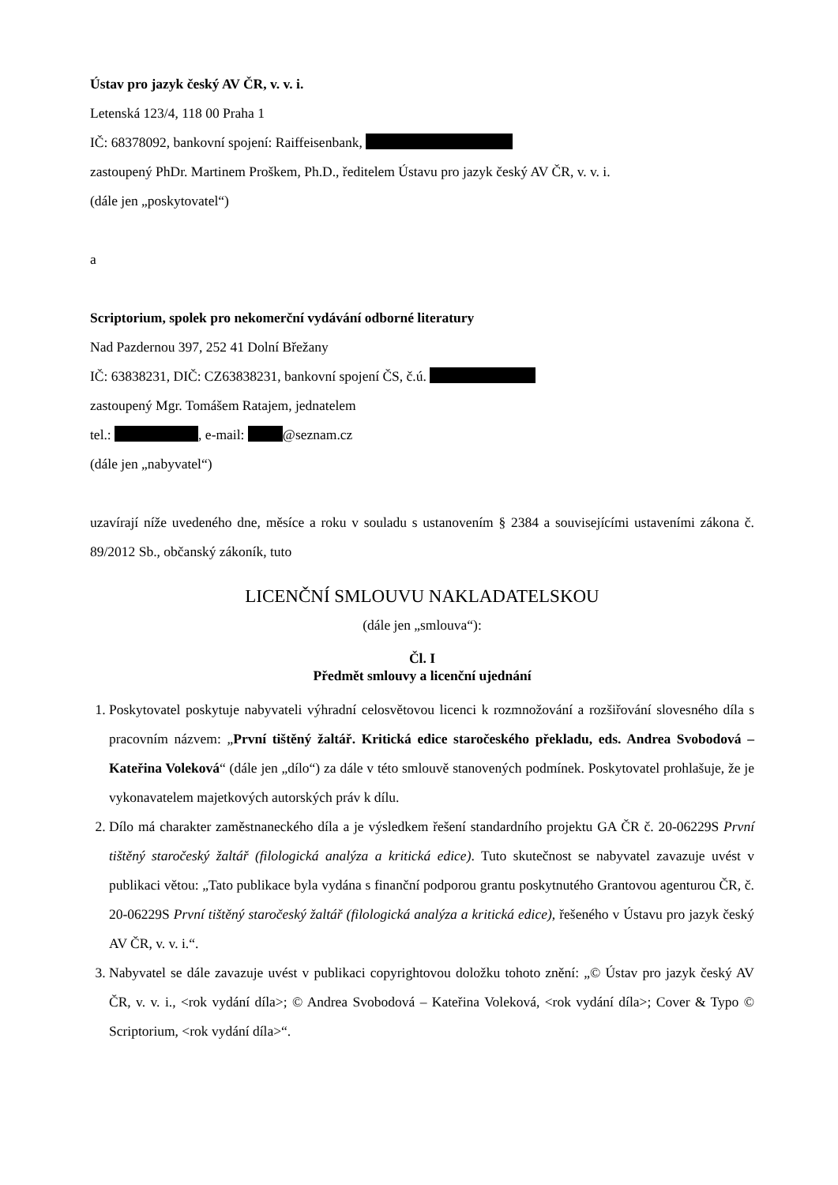Ústav pro jazyk český AV ČR, v. v. i.
Letenská 123/4, 118 00 Praha 1
IČ: 68378092, bankovní spojení: Raiffeisenbank,
zastoupený PhDr. Martinem Proškem, Ph.D., ředitelem Ústavu pro jazyk český AV ČR, v. v. i.
(dále jen „poskytovatel“)
a
Scriptorium, spolek pro nekomerční vydávání odborné literatury
Nad Pazdernou 397, 252 41 Dolní Břežany
IČ: 63838231, DIČ: CZ63838231, bankovní spojení ČS, č.ú.
zastoupený Mgr. Tomášem Ratajem, jednatelem
tel.: , e-mail: @seznam.cz
(dále jen „nabyvatel“)
uzavírají níže uvedeného dne, měsíce a roku v souladu s ustanovením § 2384 a souvisejícími ustaveními zákona č. 89/2012 Sb., občanský zákoník, tuto
LICENČNÍ SMLOUVU NAKLADATELSKOU
(dále jen „smlouva“):
Čl. I
Předmět smlouvy a licenční ujednání
1. Poskytovatel poskytuje nabyvateli výhradní celosvětovou licenci k rozmnožování a rozšiřování slovesného díla s pracovním názvem: „První tištěný žaltář. Kritická edice staročeského překladu, eds. Andrea Svobodová – Kateřina Voleková“ (dále jen „dílo“) za dále v této smlouvě stanovených podmínek. Poskytovatel prohlašuje, že je vykonavatelem majetkových autorských práv k dílu.
2. Dílo má charakter zaměstnaneckého díla a je výsledkem řešení standardního projektu GA ČR č. 20-06229S První tištěný staročeský žaltář (filologická analýza a kritická edice). Tuto skutečnost se nabyvatel zavazuje uvést v publikaci větou: „Tato publikace byla vydána s finanční podporou grantu poskytnutého Grantovou agenturou ČR, č. 20-06229S První tištěný staročeský žaltář (filologická analýza a kritická edice), řešeného v Ústavu pro jazyk český AV ČR, v. v. i.“.
3. Nabyvatel se dále zavazuje uvést v publikaci copyrightovou doložku tohoto znění: „© Ústav pro jazyk český AV ČR, v. v. i., <rok vydání díla>; © Andrea Svobodová – Kateřina Voleková, <rok vydání díla>; Cover & Typo © Scriptorium, <rok vydání díla>“.